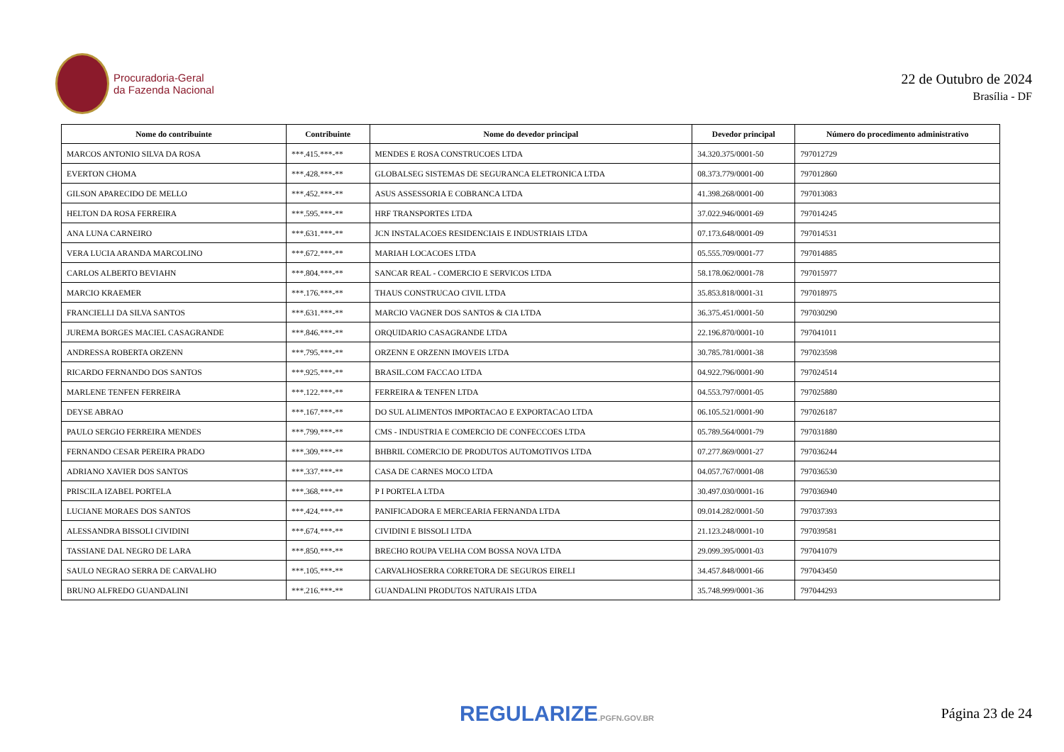Procuradoria-Geral
da Fazenda Nacional
22 de Outubro de 2024
Brasília - DF
| Nome do contribuinte | Contribuinte | Nome do devedor principal | Devedor principal | Número do procedimento administrativo |
| --- | --- | --- | --- | --- |
| MARCOS ANTONIO SILVA DA ROSA | ***.415.***-** | MENDES E ROSA CONSTRUCOES LTDA | 34.320.375/0001-50 | 797012729 |
| EVERTON CHOMA | ***.428.***-** | GLOBALSEG SISTEMAS DE SEGURANCA ELETRONICA LTDA | 08.373.779/0001-00 | 797012860 |
| GILSON APARECIDO DE MELLO | ***.452.***-** | ASUS ASSESSORIA E COBRANCA LTDA | 41.398.268/0001-00 | 797013083 |
| HELTON DA ROSA FERREIRA | ***.595.***-** | HRF TRANSPORTES LTDA | 37.022.946/0001-69 | 797014245 |
| ANA LUNA CARNEIRO | ***.631.***-** | JCN INSTALACOES RESIDENCIAIS E INDUSTRIAIS LTDA | 07.173.648/0001-09 | 797014531 |
| VERA LUCIA ARANDA MARCOLINO | ***.672.***-** | MARIAH LOCACOES LTDA | 05.555.709/0001-77 | 797014885 |
| CARLOS ALBERTO BEVIAHN | ***.804.***-** | SANCAR REAL - COMERCIO E SERVICOS LTDA | 58.178.062/0001-78 | 797015977 |
| MARCIO KRAEMER | ***.176.***-** | THAUS CONSTRUCAO CIVIL LTDA | 35.853.818/0001-31 | 797018975 |
| FRANCIELLI DA SILVA SANTOS | ***.631.***-** | MARCIO VAGNER DOS SANTOS & CIA LTDA | 36.375.451/0001-50 | 797030290 |
| JUREMA BORGES MACIEL CASAGRANDE | ***.846.***-** | ORQUIDARIO CASAGRANDE LTDA | 22.196.870/0001-10 | 797041011 |
| ANDRESSA ROBERTA ORZENN | ***.795.***-** | ORZENN E ORZENN IMOVEIS LTDA | 30.785.781/0001-38 | 797023598 |
| RICARDO FERNANDO DOS SANTOS | ***.925.***-** | BRASIL.COM FACCAO LTDA | 04.922.796/0001-90 | 797024514 |
| MARLENE TENFEN FERREIRA | ***.122.***-** | FERREIRA & TENFEN LTDA | 04.553.797/0001-05 | 797025880 |
| DEYSE ABRAO | ***.167.***-** | DO SUL ALIMENTOS IMPORTACAO E EXPORTACAO LTDA | 06.105.521/0001-90 | 797026187 |
| PAULO SERGIO FERREIRA MENDES | ***.799.***-** | CMS - INDUSTRIA E COMERCIO DE CONFECCOES LTDA | 05.789.564/0001-79 | 797031880 |
| FERNANDO CESAR PEREIRA PRADO | ***.309.***-** | BHBRIL COMERCIO DE PRODUTOS AUTOMOTIVOS LTDA | 07.277.869/0001-27 | 797036244 |
| ADRIANO XAVIER DOS SANTOS | ***.337.***-** | CASA DE CARNES MOCO LTDA | 04.057.767/0001-08 | 797036530 |
| PRISCILA IZABEL PORTELA | ***.368.***-** | P I PORTELA LTDA | 30.497.030/0001-16 | 797036940 |
| LUCIANE MORAES DOS SANTOS | ***.424.***-** | PANIFICADORA E MERCEARIA FERNANDA LTDA | 09.014.282/0001-50 | 797037393 |
| ALESSANDRA BISSOLI CIVIDINI | ***.674.***-** | CIVIDINI E BISSOLI LTDA | 21.123.248/0001-10 | 797039581 |
| TASSIANE DAL NEGRO DE LARA | ***.850.***-** | BRECHO ROUPA VELHA COM BOSSA NOVA LTDA | 29.099.395/0001-03 | 797041079 |
| SAULO NEGRAO SERRA DE CARVALHO | ***.105.***-** | CARVALHOSERRA CORRETORA DE SEGUROS EIRELI | 34.457.848/0001-66 | 797043450 |
| BRUNO ALFREDO GUANDALINI | ***.216.***-** | GUANDALINI PRODUTOS NATURAIS LTDA | 35.748.999/0001-36 | 797044293 |
REGULARIZE.PGFN.GOV.BR Página 23 de 24